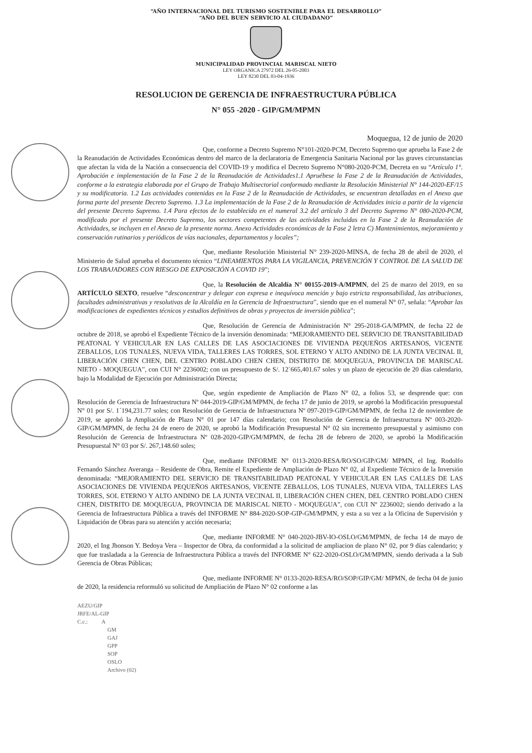“AÑO INTERNACIONAL DEL TURISMO SOSTENIBLE PARA EL DESARROLLO”
“AÑO DEL BUEN SERVICIO AL CIUDADANO”
MUNICIPALIDAD PROVINCIAL MARISCAL NIETO
LEY ORGANICA 27972 DEL 26-05-2003
LEY 8230 DEL 03-04-1936
RESOLUCION DE GERENCIA DE INFRAESTRUCTURA PÚBLICA
N° 055 -2020 - GIP/GM/MPMN
Moquegua, 12 de junio de 2020
Que, conforme a Decreto Supremo N°101-2020-PCM, Decreto Supremo que aprueba la Fase 2 de la Reanudación de Actividades Económicas dentro del marco de la declaratoria de Emergencia Sanitaria Nacional por las graves circunstancias que afectan la vida de la Nación a consecuencia del COVID-19 y modifica el Decreto Supremo N°080-2020-PCM, Decreta en su “Artículo 1°. Aprobación e implementación de la Fase 2 de la Reanudación de Actividades1.1 Apruébese la Fase 2 de la Reanudación de Actividades, conforme a la estrategia elaborada por el Grupo de Trabajo Multisectorial conformado mediante la Resolución Ministerial N° 144-2020-EF/15 y su modificatoria. 1.2 Las actividades contenidas en la Fase 2 de la Reanudación de Actividades, se encuentran detalladas en el Anexo que forma parte del presente Decreto Supremo. 1.3 La implementación de la Fase 2 de la Reanudación de Actividades inicia a partir de la vigencia del presente Decreto Supremo. 1.4 Para efectos de lo establecido en el numeral 3.2 del artículo 3 del Decreto Supremo N° 080-2020-PCM, modificado por el presente Decreto Supremo, los sectores competentes de las actividades incluidas en la Fase 2 de la Reanudación de Actividades, se incluyen en el Anexo de la presente norma. Anexo Actividades económicas de la Fase 2 letra C) Mantenimientos, mejoramiento y conservación rutinarios y periódicos de vías nacionales, departamentos y locales”;
Que, mediante Resolución Ministerial N° 239-2020-MINSA, de fecha 28 de abril de 2020, el Ministerio de Salud aprueba el documento técnico “LINEAMIENTOS PARA LA VIGILANCIA, PREVENCIÓN Y CONTROL DE LA SALUD DE LOS TRABAJADORES CON RIESGO DE EXPOSICIÓN A COVID 19”;
Que, la Resolución de Alcaldía N° 00155-2019-A/MPMN, del 25 de marzo del 2019, en su ARTÍCULO SEXTO, resuelve “desconcentrar y delegar con expresa e inequívoca mención y bajo estricta responsabilidad, las atribuciones, facultades administrativas y resolutivas de la Alcaldía en la Gerencia de Infraestructura”, siendo que en el numeral N° 07, señala: “Aprobar las modificaciones de expedientes técnicos y estudios definitivos de obras y proyectos de inversión pública”;
Que, Resolución de Gerencia de Administración N° 295-2018-GA/MPMN, de fecha 22 de octubre de 2018, se aprobó el Expediente Técnico de la inversión denominada: “MEJORAMIENTO DEL SERVICIO DE TRANSITABILIDAD PEATONAL Y VEHICULAR EN LAS CALLES DE LAS ASOCIACIONES DE VIVIENDA PEQUEÑOS ARTESANOS, VICENTE ZEBALLOS, LOS TUNALES, NUEVA VIDA, TALLERES LAS TORRES, SOL ETERNO Y ALTO ANDINO DE LA JUNTA VECINAL II, LIBERACIÓN CHEN CHEN, DEL CENTRO POBLADO CHEN CHEN, DISTRITO DE MOQUEGUA, PROVINCIA DE MARISCAL NIETO - MOQUEGUA”, con CUI N° 2236002; con un presupuesto de S/. 12´665,401.67 soles y un plazo de ejecución de 20 días calendario, bajo la Modalidad de Ejecución por Administración Directa;
Que, según expediente de Ampliación de Plazo N° 02, a folios 53, se desprende que: con Resolución de Gerencia de Infraestructura Nº 044-2019-GIP/GM/MPMN, de fecha 17 de junio de 2019, se aprobó la Modificación presupuestal N° 01 por S/. 1´194,231.77 soles; con Resolución de Gerencia de Infraestructura Nº 097-2019-GIP/GM/MPMN, de fecha 12 de noviembre de 2019, se aprobó la Ampliación de Plazo N° 01 por 147 días calendario; con Resolución de Gerencia de Infraestructura Nº 003-2020-GIP/GM/MPMN, de fecha 24 de enero de 2020, se aprobó la Modificación Presupuestal N° 02 sin incremento presupuestal y asimismo con Resolución de Gerencia de Infraestructura Nº 028-2020-GIP/GM/MPMN, de fecha 28 de febrero de 2020, se aprobó la Modificación Presupuestal N° 03 por S/. 267,148.60 soles;
Que, mediante INFORME N° 0113-2020-RESA/RO/SO/GIP/GM/ MPMN, el Ing. Rodolfo Fernando Sánchez Averanga – Residente de Obra, Remite el Expediente de Ampliación de Plazo N° 02, al Expediente Técnico de la Inversión denominada: “MEJORAMIENTO DEL SERVICIO DE TRANSITABILIDAD PEATONAL Y VEHICULAR EN LAS CALLES DE LAS ASOCIACIONES DE VIVIENDA PEQUEÑOS ARTESANOS, VICENTE ZEBALLOS, LOS TUNALES, NUEVA VIDA, TALLERES LAS TORRES, SOL ETERNO Y ALTO ANDINO DE LA JUNTA VECINAL II, LIBERACIÓN CHEN CHEN, DEL CENTRO POBLADO CHEN CHEN, DISTRITO DE MOQUEGUA, PROVINCIA DE MARISCAL NIETO - MOQUEGUA”, con CUI Nº 2236002; siendo derivado a la Gerencia de Infraestructura Pública a través del INFORME N° 884-2020-SOP-GIP-GM/MPMN, y esta a su vez a la Oficina de Supervisión y Liquidación de Obras para su atención y acción necesaria;
Que, mediante INFORME N° 040-2020-JBV-IO-OSLO/GM/MPMN, de fecha 14 de mayo de 2020, el Ing Jhonson Y. Bedoya Vera – Inspector de Obra, da conformidad a la solicitud de ampliacion de plazo N° 02, por 9 días calendario; y que fue trasladada a la Gerencia de Infraestructura Pública a través del INFORME N° 622-2020-OSLO/GM/MPMN, siendo derivada a la Sub Gerencia de Obras Públicas;
Que, mediante INFORME N° 0133-2020-RESA/RO/SOP/GIP/GM/ MPMN, de fecha 04 de junio de 2020, la residencia reformuló su solicitud de Ampliación de Plazo N° 02 conforme a las
AEZU/GIP
JRFE/AL-GIP
C.c.: A
GM
GAJ
GPP
SOP
OSLO
Archivo (02)